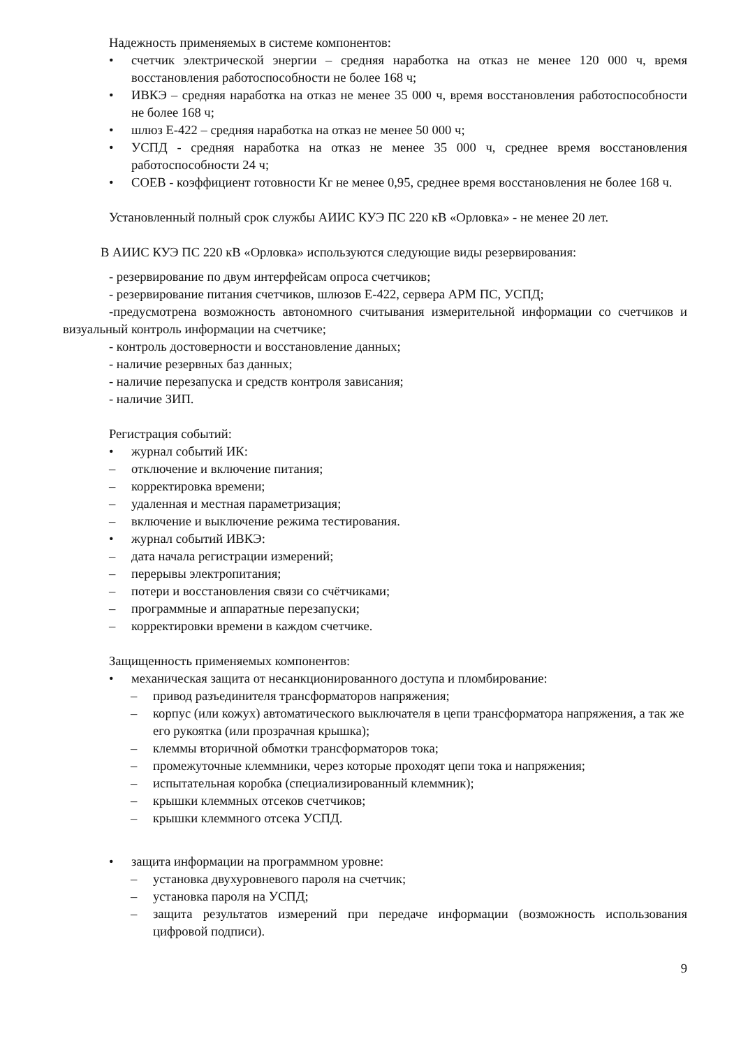Надежность применяемых в системе компонентов:
• счетчик электрической энергии – средняя наработка на отказ не менее 120 000 ч, время восстановления работоспособности не более 168 ч;
• ИВКЭ – средняя наработка на отказ не менее 35 000 ч, время восстановления работоспособности не более 168 ч;
• шлюз Е-422 – средняя наработка на отказ не менее 50 000 ч;
• УСПД - средняя наработка на отказ не менее 35 000 ч, среднее время восстановления работоспособности 24 ч;
• СОЕВ - коэффициент готовности Кг не менее 0,95, среднее время восстановления не более 168 ч.
Установленный полный срок службы АИИС КУЭ ПС 220 кВ «Орловка» - не менее 20 лет.
В АИИС КУЭ ПС 220 кВ «Орловка» используются следующие виды резервирования:
- резервирование по двум интерфейсам опроса счетчиков;
- резервирование питания счетчиков, шлюзов Е-422, сервера АРМ ПС, УСПД;
-предусмотрена возможность автономного считывания измерительной информации со счетчиков и визуальный контроль информации на счетчике;
- контроль достоверности и восстановление данных;
- наличие резервных баз данных;
- наличие перезапуска и средств контроля зависания;
- наличие ЗИП.
Регистрация событий:
• журнал событий ИК:
– отключение и включение питания;
– корректировка времени;
– удаленная и местная параметризация;
– включение и выключение режима тестирования.
• журнал событий ИВКЭ:
– дата начала регистрации измерений;
– перерывы электропитания;
– потери и восстановления связи со счётчиками;
– программные и аппаратные перезапуски;
– корректировки времени в каждом счетчике.
Защищенность применяемых компонентов:
• механическая защита от несанкционированного доступа и пломбирование:
– привод разъединителя трансформаторов напряжения;
– корпус (или кожух) автоматического выключателя в цепи трансформатора напряжения, а так же его рукоятка (или прозрачная крышка);
– клеммы вторичной обмотки трансформаторов тока;
– промежуточные клеммники, через которые проходят цепи тока и напряжения;
– испытательная коробка (специализированный клеммник);
– крышки клеммных отсеков счетчиков;
– крышки клеммного отсека УСПД.
• защита информации на программном уровне:
– установка двухуровневого пароля на счетчик;
– установка пароля на УСПД;
– защита результатов измерений при передаче информации (возможность использования цифровой подписи).
9